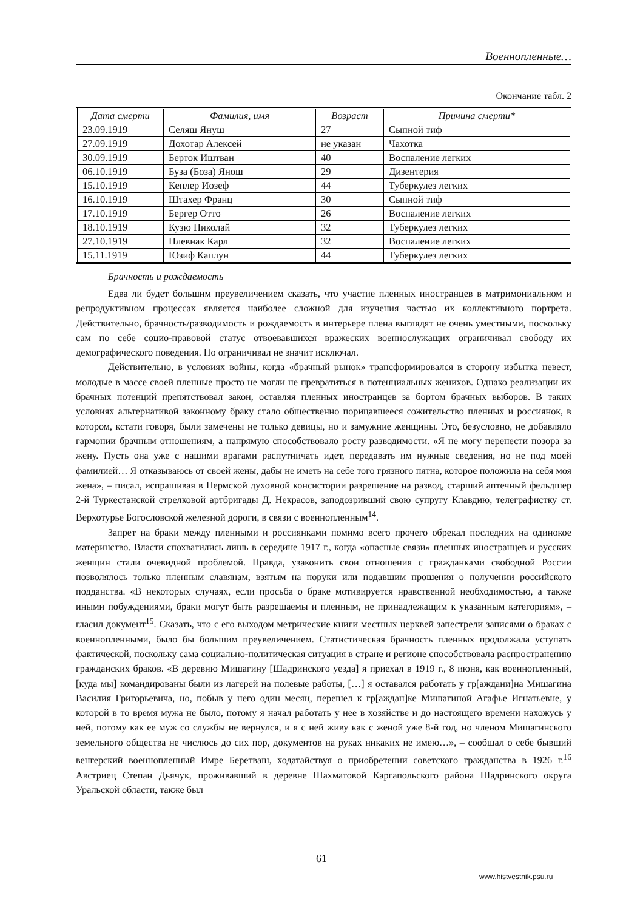Военнопленные…
Окончание табл. 2
| Дата смерти | Фамилия, имя | Возраст | Причина смерти* |
| --- | --- | --- | --- |
| 23.09.1919 | Селяш Януш | 27 | Сыпной тиф |
| 27.09.1919 | Дохотар Алексей | не указан | Чахотка |
| 30.09.1919 | Берток Иштван | 40 | Воспаление легких |
| 06.10.1919 | Буза (Боза) Янош | 29 | Дизентерия |
| 15.10.1919 | Кеплер Иозеф | 44 | Туберкулез легких |
| 16.10.1919 | Штахер Франц | 30 | Сыпной тиф |
| 17.10.1919 | Бергер Отто | 26 | Воспаление легких |
| 18.10.1919 | Кузю Николай | 32 | Туберкулез легких |
| 27.10.1919 | Плевнак Карл | 32 | Воспаление легких |
| 15.11.1919 | Юзиф Каплун | 44 | Туберкулез легких |
Брачность и рождаемость
Едва ли будет большим преувеличением сказать, что участие пленных иностранцев в матримониальном и репродуктивном процессах является наиболее сложной для изучения частью их коллективного портрета. Действительно, брачность/разводимость и рождаемость в интерьере плена выглядят не очень уместными, поскольку сам по себе социо-правовой статус отвоевавшихся вражеских военнослужащих ограничивал свободу их демографического поведения. Но ограничивал не значит исключал.
Действительно, в условиях войны, когда «брачный рынок» трансформировался в сторону избытка невест, молодые в массе своей пленные просто не могли не превратиться в потенциальных женихов. Однако реализации их брачных потенций препятствовал закон, оставляя пленных иностранцев за бортом брачных выборов. В таких условиях альтернативой законному браку стало общественно порицавшееся сожительство пленных и россиянок, в котором, кстати говоря, были замечены не только девицы, но и замужние женщины. Это, безусловно, не добавляло гармонии брачным отношениям, а напрямую способствовало росту разводимости. «Я не могу перенести позора за жену. Пусть она уже с нашими врагами распутничать идет, передавать им нужные сведения, но не под моей фамилией… Я отказываюсь от своей жены, дабы не иметь на себе того грязного пятна, которое положила на себя моя жена», – писал, испрашивая в Пермской духовной консистории разрешение на развод, старший аптечный фельдшер 2-й Туркестанской стрелковой артбригады Д. Некрасов, заподозривший свою супругу Клавдию, телеграфистку ст. Верхотурье Богословской железной дороги, в связи с военнопленным<sup>14</sup>.
Запрет на браки между пленными и россиянками помимо всего прочего обрекал последних на одинокое материнство. Власти спохватились лишь в середине 1917 г., когда «опасные связи» пленных иностранцев и русских женщин стали очевидной проблемой. Правда, узаконить свои отношения с гражданками свободной России позволялось только пленным славянам, взятым на поруки или подавшим прошения о получении российского подданства. «В некоторых случаях, если просьба о браке мотивируется нравственной необходимостью, а также иными побуждениями, браки могут быть разрешаемы и пленным, не принадлежащим к указанным категориям», – гласил документ<sup>15</sup>. Сказать, что с его выходом метрические книги местных церквей запестрели записями о браках с военнопленными, было бы большим преувеличением. Статистическая брачность пленных продолжала уступать фактической, поскольку сама социально-политическая ситуация в стране и регионе способствовала распространению гражданских браков. «В деревню Мишагину [Шадринского уезда] я приехал в 1919 г., 8 июня, как военнопленный, [куда мы] командированы были из лагерей на полевые работы, […] я оставался работать у гр[аждани]на Мишагина Василия Григорьевича, но, побыв у него один месяц, перешел к гр[аждан]ке Мишагиной Агафье Игнатьевне, у которой в то время мужа не было, потому я начал работать у нее в хозяйстве и до настоящего времени нахожусь у ней, потому как ее муж со службы не вернулся, и я с ней живу как с женой уже 8-й год, но членом Мишагинского земельного общества не числюсь до сих пор, документов на руках никаких не имею…», – сообщал о себе бывший венгерский военнопленный Имре Беретваш, ходатайствуя о приобретении советского гражданства в 1926 г.<sup>16</sup> Австриец Степан Дьячук, проживавший в деревне Шахматовой Каргапольского района Шадринского округа Уральской области, также был
61
www.histvestnik.psu.ru